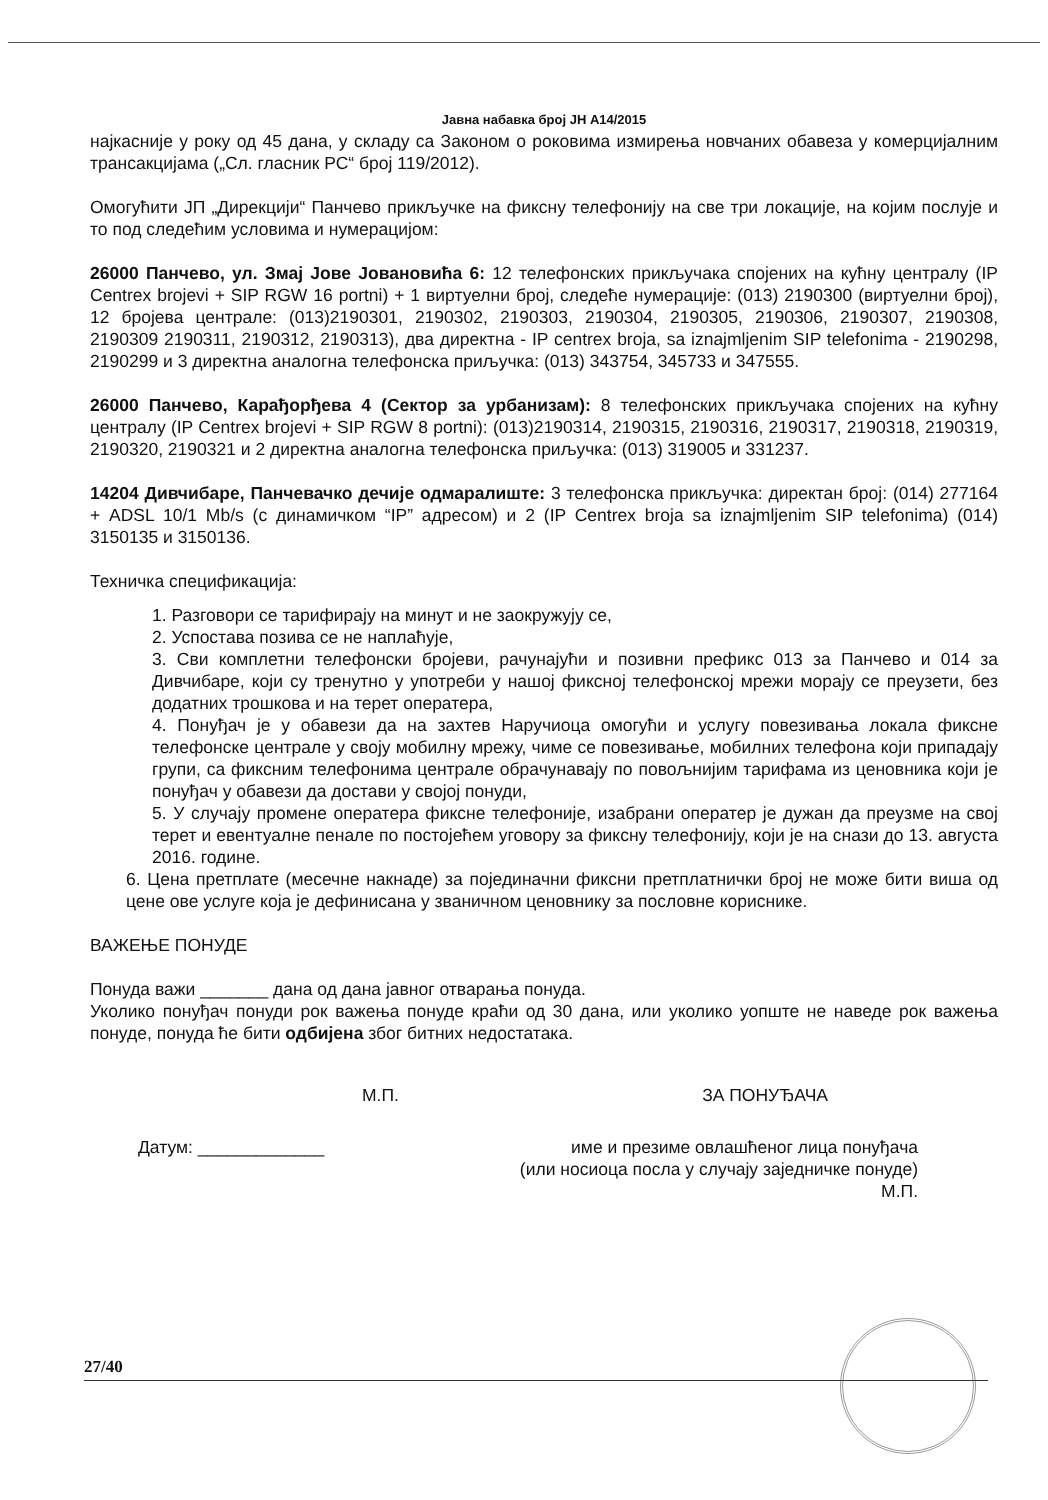Јавна набавка број ЈН А14/2015
најкасније у року од 45 дана, у складу са Законом о роковима измирења новчаних обавеза у комерцијалним трансакцијама („Сл. гласник РС“ број 119/2012).
Омогућити ЈП „Дирекцији“ Панчево прикључке на фиксну телефонију на све три локације, на којим послује и то под следећим условима и нумерацијом:
26000 Панчево, ул. Змај Јове Јовановића 6: 12 телефонских прикључака спојених на кућну централу (IP Centrex brojevi + SIP RGW 16 portni) + 1 виртуелни број, следеће нумерације: (013) 2190300 (виртуелни број), 12 бројева централе: (013)2190301, 2190302, 2190303, 2190304, 2190305, 2190306, 2190307, 2190308, 2190309 2190311, 2190312, 2190313), два директна - IP centrex broja, sa iznajmljenim SIP telefonima - 2190298, 2190299 и 3 директна аналогна телефонска приључка: (013) 343754, 345733 и 347555.
26000 Панчево, Карађорђева 4 (Сектор за урбанизам): 8 телефонских прикључака спојених на кућну централу (IP Centrex brojevi + SIP RGW 8 portni): (013)2190314, 2190315, 2190316, 2190317, 2190318, 2190319, 2190320, 2190321 и 2 директна аналогна телефонска приључка: (013) 319005 и 331237.
14204 Дивчибаре, Панчевачко дечије одмаралиште: 3 телефонска прикључка: директан број: (014) 277164 + ADSL 10/1 Mb/s (с динамичком “IP” адресом) и 2 (IP Centrex broja sa iznajmljenim SIP telefonima) (014) 3150135 и 3150136.
Техничка спецификација:
1. Разговори се тарифирају на минут и не заокружују се,
2. Успостава позива се не наплаћује,
3. Сви комплетни телефонски бројеви, рачунајући и позивни префикс 013 за Панчево и 014 за Дивчибаре, који су тренутно у употреби у нашој фиксној телефонској мрежи морају се преузети, без додатних трошкова и на терет оператера,
4. Понуђач је у обавези да на захтев Наручиоца омогући и услугу повезивања локала фиксне телефонске централе у своју мобилну мрежу, чиме се повезивање, мобилних телефона који припадају групи, са фиксним телефонима централе обрачунавају по повољнијим тарифама из ценовника који је понуђач у обавези да достави у својој понуди,
5. У случају промене оператера фиксне телефоније, изабрани оператер је дужан да преузме на свој терет и евентуалне пенале по постојећем уговору за фиксну телефонију, који је на снази до 13. августа 2016. године.
6. Цена претплате (месечне накнаде) за појединачни фиксни претплатнички број не може бити виша од цене ове услуге која је дефинисана у званичном ценовнику за пословне кориснике.
ВАЖЕЊЕ ПОНУДЕ
Понуда важи _______ дана од дана јавног отварања понуда.
Уколико понуђач понуди рок важења понуде краћи од 30 дана, или уколико уопште не наведе рок важења понуде, понуда ће бити одбијена због битних недостатака.
М.П. ЗА ПОНУЂАЧА
Датум: _____________ име и презиме овлашћеног лица понуђача
(или носиоца посла у случају заједничке понуде)
М.П.
27/40